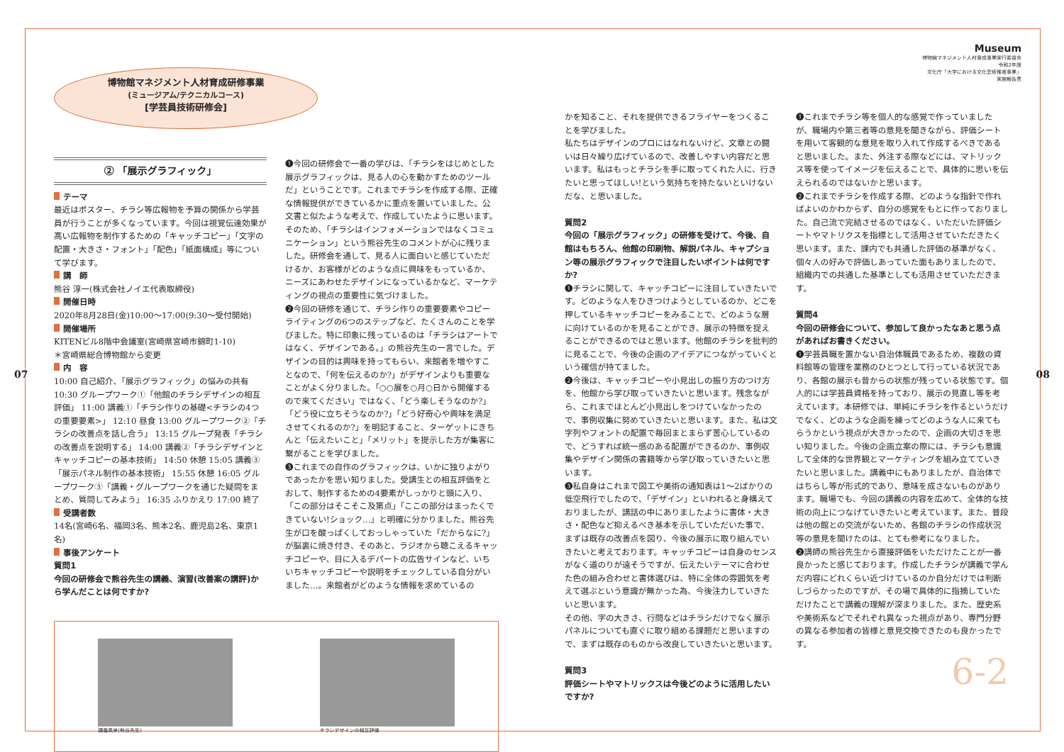博物館マネジメント人材育成研修事業
(ミュージアム/テクニカルコース)
[学芸員技術研修会]
② 「展示グラフィック」
テーマ
最近はポスター、チラシ等広報物を予算の関係から学芸員が行うことが多くなっています。今回は視覚伝達効果が高い広報物を制作するための「キャッチコピー」「文字の配置・大きさ・フォント」「配色」「紙面構成」等について学びます。
講　師
熊谷 淳一(株式会社ノイエ代表取締役)
開催日時
2020年8月28日(金)10:00～17:00(9:30～受付開始)
開催場所
KITENビル8階中会議室(宮崎県宮崎市錦町1-10)
＊宮崎県総合博物館から変更
内　容
10:00 自己紹介、「展示グラフィック」の悩みの共有 10:30 グループワーク①「他館のチラシデザインの相互評価」 11:00 講義①「チラシ作りの基礎<チラシの4つの重要要素>」 12:10 昼食 13:00 グループワーク②「チラシの改善点を話し合う」 13:15 グループ発表「チラシの改善点を説明する」 14:00 講義②「チラシデザインとキャッチコピーの基本技術」 14:50 休憩 15:05 講義③「展示パネル制作の基本技術」 15:55 休憩 16:05 グループワーク③「講義・グループワークを通じた疑問をまとめ、質問してみよう」 16:35 ふりかえり 17:00 終了
受講者数
14名(宮崎6名、福岡3名、熊本2名、鹿児島2名、東京1名)
事後アンケート
質問1
今回の研修会で熊谷先生の講義、演習(改善案の講評)から学んだことは何ですか?
❶今回の研修会で一番の学びは、「チラシをはじめとした展示グラフィックは、見る人の心を動かすためのツールだ」ということです。これまでチラシを作成する際、正確な情報提供ができているかに重点を置いていました。公文書と似たような考えで、作成していたように思います。そのため、「チラシはインフォメーションではなくコミュニケーション」という熊谷先生のコメントが心に残りました。研修会を通して、見る人に面白いと感じていただけるか、お客様がどのような点に興味をもっているか、ニーズにあわせたデザインになっているかなど、マーケティングの視点の重要性に気づけました。
❷今回の研修を通じて、チラシ作りの重要要素やコピーライティングの6つのステップなど、たくさんのことを学びました。特に印象に残っているのは「チラシはアートではなく、デザインである。」の熊谷先生の一言でした。デザインの目的は興味を持ってもらい、来館者を増やすことなので、「何を伝えるのか?」がデザインよりも重要なことがよく分りました。「○○展を○月○日から開催するので来てください」ではなく、「どう楽しそうなのか?」「どう役に立ちそうなのか?」「どう好奇心や興味を満足させてくれるのか?」を明記すること、ターゲットにきちんと「伝えたいこと」「メリット」を提示した方が集客に繋がることを学びました。
❸これまでの自作のグラフィックは、いかに独りよがりであったかを思い知りました。受講生との相互評価をとおして、制作するための4要素がしっかりと頭に入り、「この部分はそこそこ及第点」「ここの部分はまったくできていない!ショック…」と明確に分かりました。熊谷先生が口を酸っぱくしておっしゃっていた「だからなに?」が脳裏に焼き付き、そのあと、ラジオから聴こえるキャッチコピーや、目に入るデパートの広告サインなど、いちいちキャッチコピーや説明をチェックしている自分がいました…。来館者がどのような情報を求めているの
講義風景(熊谷先生) チラシデザインの相互評価
07
Museum
博物館マネジメント人材育成事業実行委員会
令和2年度
文化庁「大学における文化芸術推進事業」
実施報告書
かを知ること、それを提供できるフライヤーをつくることを学びました。
私たちはデザインのプロにはなれないけど、文章との闘いは日々繰り広げているので、改善しやすい内容だと思います。私はもっとチラシを手に取ってくれた人に、行きたいと思ってほしい!という気持ちを持たないといけないだな、と思いました。
質問2
今回の「展示グラフィック」の研修を受けて、今後、自館はもちろん、他館の印刷物、解説パネル、キャプション等の展示グラフィックで注目したいポイントは何ですか?
❶チラシに関して、キャッチコピーに注目していきたいです。どのような人をひきつけようとしているのか、どこを押しているキャッチコピーをみることで、どのような層に向けているのかを見ることができ、展示の特徴を捉えることができるのではと思います。他館のチラシを批判的に見ることで、今後の企画のアイデアにつながっていくという確信が持てました。
❷今後は、キャッチコピーや小見出しの振り方のつけ方を、他館から学び取っていきたいと思います。残念ながら、これまでほとんど小見出しをつけていなかったので、事例収集に努めていきたいと思います。また、私は文字列やフォントの配置で毎回まとまらず苦心しているので、どうすれば統一感のある配置ができるのか、事例収集やデザイン関係の書籍等から学び取っていきたいと思います。
❸私自身はこれまで図工や美術の通知表は1～2ばかりの低空飛行でしたので、「デザイン」といわれると身構えておりましたが、講話の中にありましたように書体・大きさ・配色など抑えるべき基本を示していただいた事で、まずは既存の改善点を図り、今後の展示に取り組んでいきたいと考えております。キャッチコピーは自身のセンスがなく道のりが遠そうですが、伝えたいテーマに合わせた色の組み合わせと書体選びは、特に全体の雰囲気を考えて選ぶという意識が無かった為、今後注力していきたいと思います。
その他、字の大きさ、行間などはチラシだけでなく展示パネルについても直ぐに取り組める課題だと思いますので、まずは既存のものから改良していきたいと思います。
質問3
評価シートやマトリックスは今後どのように活用したいですか?
❶これまでチラシ等を個人的な感覚で作っていましたが、職場内や第三者等の意見を聞きながら、評価シートを用いて客観的な意見を取り入れて作成するべきであると思いました。また、外注する際などには、マトリックス等を使ってイメージを伝えることで、具体的に思いを伝えられるのではないかと思います。
❷これまでチラシを作成する際、どのような指針で作ればよいのかわからず、自分の感覚をもとに作っておりました。自己流で完結させるのではなく、いただいた評価シートやマトリクスを指標として活用させていただきたく思います。また、課内でも共通した評価の基準がなく、個々人の好みで評価しあっていた面もありましたので、組織内での共通した基準としても活用させていただきます。
質問4
今回の研修会について、参加して良かったなあと思う点があればお書きください。
❶学芸員職を置かない自治体職員であるため、複数の資料館等の管理を業務のひとつとして行っている状況であり、各館の展示も昔からの状態が残っている状態です。個人的には学芸員資格を持っており、展示の見直し等を考えています。本研修では、単純にチラシを作るというだけでなく、どのような企画を練ってどのような人に来てもらうかという視点が大きかったので、企画の大切さを思い知りました。今後の企画立案の際には、チラシも意識して全体的な世界観とマーケティングを組み立てていきたいと思いました。講義中にもありましたが、自治体ではちらし等が形式的であり、意味を成さないものがあります。職場でも、今回の講義の内容を広めて、全体的な技術の向上につなげていきたいと考えています。また、普段は他の館との交流がないため、各館のチラシの作成状況等の意見を聞けたのは、とても参考になりました。
❷講師の熊谷先生から直接評価をいただけたことが一番良かったと感じております。作成したチラシが講義で学んだ内容にどれくらい近づけているのか自分だけでは判断しづらかったのですが、その場で具体的に指摘していただけたことで講義の理解が深まりました。また、歴史系や美術系などでそれぞれ異なった視点があり、専門分野の異なる参加者の皆様と意見交換できたのも良かったです。
6-2
08